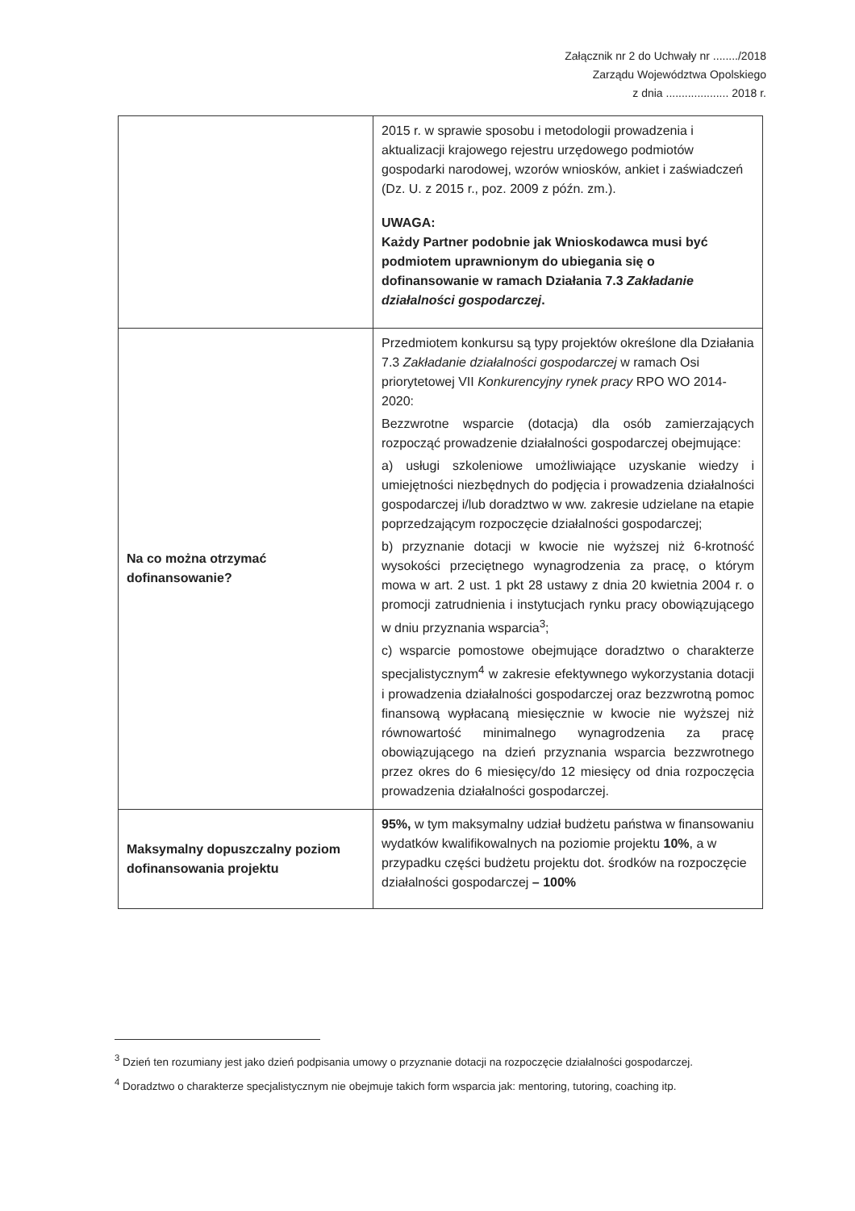Załącznik nr 2 do Uchwały nr ......../2018
Zarządu Województwa Opolskiego
z dnia .................... 2018 r.
| | 2015 r. w sprawie sposobu i metodologii prowadzenia i aktualizacji krajowego rejestru urzędowego podmiotów gospodarki narodowej, wzorów wniosków, ankiet i zaświadczeń (Dz. U. z 2015 r., poz. 2009 z późn. zm.). UWAGA: Każdy Partner podobnie jak Wnioskodawca musi być podmiotem uprawnionym do ubiegania się o dofinansowanie w ramach Działania 7.3 Zakładanie działalności gospodarczej . |
| Na co można otrzymać dofinansowanie? | Przedmiotem konkursu są typy projektów określone dla Działania 7.3 Zakładanie działalności gospodarczej w ramach Osi priorytetowej VII Konkurencyjny rynek pracy RPO WO 2014-2020: Bezzwrotne wsparcie (dotacja) dla osób zamierzających rozpocząć prowadzenie działalności gospodarczej obejmujące: a) usługi szkoleniowe umożliwiające uzyskanie wiedzy i umiejętności niezbędnych do podjęcia i prowadzenia działalności gospodarczej i/lub doradztwo w ww. zakresie udzielane na etapie poprzedzającym rozpoczęcie działalności gospodarczej; b) przyznanie dotacji w kwocie nie wyższej niż 6-krotność wysokości przeciętnego wynagrodzenia za pracę, o którym mowa w art. 2 ust. 1 pkt 28 ustawy z dnia 20 kwietnia 2004 r. o promocji zatrudnienia i instytucjach rynku pracy obowiązującego w dniu przyznania wsparcia<sup>3</sup>; c) wsparcie pomostowe obejmujące doradztwo o charakterze specjalistycznym<sup>4</sup> w zakresie efektywnego wykorzystania dotacji i prowadzenia działalności gospodarczej oraz bezzwrotną pomoc finansową wypłacaną miesięcznie w kwocie nie wyższej niż równowartość minimalnego wynagrodzenia za pracę obowiązującego na dzień przyznania wsparcia bezzwrotnego przez okres do 6 miesięcy/do 12 miesięcy od dnia rozpoczęcia prowadzenia działalności gospodarczej. |
| Maksymalny dopuszczalny poziom dofinansowania projektu | 95%, w tym maksymalny udział budżetu państwa w finansowaniu wydatków kwalifikowalnych na poziomie projektu 10% , a w przypadku części budżetu projektu dot. środków na rozpoczęcie działalności gospodarczej – 100% |
<sup>3</sup> Dzień ten rozumiany jest jako dzień podpisania umowy o przyznanie dotacji na rozpoczęcie działalności gospodarczej.
<sup>4</sup> Doradztwo o charakterze specjalistycznym nie obejmuje takich form wsparcia jak: mentoring, tutoring, coaching itp.